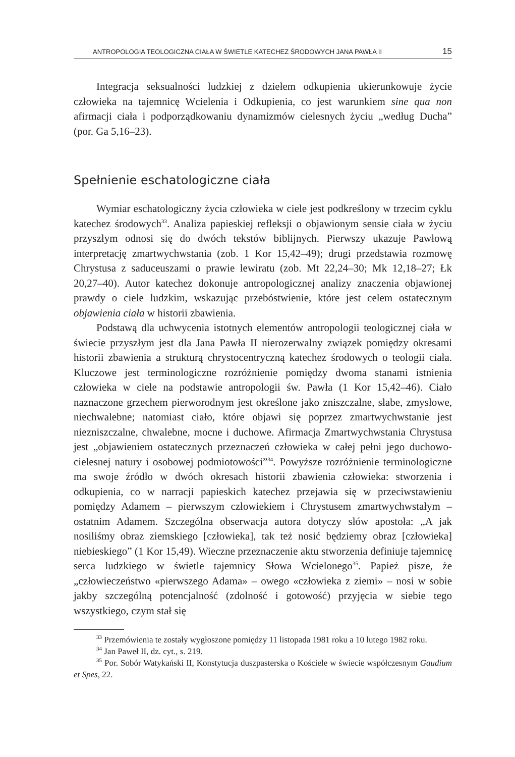ANTROPOLOGIA TEOLOGICZNA CIAŁA W ŚWIETLE KATECHEZ ŚRODOWYCH JANA PAWŁA II 15
Integracja seksualności ludzkiej z dziełem odkupienia ukierunkowuje życie człowieka na tajemnicę Wcielenia i Odkupienia, co jest warunkiem sine qua non afirmacji ciała i podporządkowaniu dynamizmów cielesnych życiu „według Ducha” (por. Ga 5,16–23).
Spełnienie eschatologiczne ciała
Wymiar eschatologiczny życia człowieka w ciele jest podkreślony w trzecim cyklu katechez środowych<sup>33</sup>. Analiza papieskiej refleksji o objawionym sensie ciała w życiu przyszłym odnosi się do dwóch tekstów biblijnych. Pierwszy ukazuje Pawłową interpretację zmartwychwstania (zob. 1 Kor 15,42–49); drugi przedstawia rozmowę Chrystusa z saduceuszami o prawie lewiratu (zob. Mt 22,24–30; Mk 12,18–27; Łk 20,27–40). Autor katechez dokonuje antropologicznej analizy znaczenia objawionej prawdy o ciele ludzkim, wskazując przebóstwienie, które jest celem ostatecznym objawienia ciała w historii zbawienia.
Podstawą dla uchwycenia istotnych elementów antropologii teologicznej ciała w świecie przyszłym jest dla Jana Pawła II nierozerwalny związek pomiędzy okresami historii zbawienia a strukturą chrystocentryczną katechez środowych o teologii ciała. Kluczowe jest terminologiczne rozróżnienie pomiędzy dwoma stanami istnienia człowieka w ciele na podstawie antropologii św. Pawła (1 Kor 15,42–46). Ciało naznaczone grzechem pierworodnym jest określone jako zniszczalne, słabe, zmysłowe, niechwalebne; natomiast ciało, które objawi się poprzez zmartwychwstanie jest niezniszczalne, chwalebne, mocne i duchowe. Afirmacja Zmartwychwstania Chrystusa jest „objawieniem ostatecznych przeznaczeń człowieka w całej pełni jego duchowo-cielesnej natury i osobowej podmiotowości”<sup>34</sup>. Powyższe rozróżnienie terminologiczne ma swoje źródło w dwóch okresach historii zbawienia człowieka: stworzenia i odkupienia, co w narracji papieskich katechez przejawia się w przeciwstawieniu pomiędzy Adamem – pierwszym człowiekiem i Chrystusem zmartwychwstałym – ostatnim Adamem. Szczególna obserwacja autora dotyczy słów apostoła: „A jak nosiliśmy obraz ziemskiego [człowieka], tak też nosić będziemy obraz [człowieka] niebieskiego” (1 Kor 15,49). Wieczne przeznaczenie aktu stworzenia definiuje tajemnicę serca ludzkiego w świetle tajemnicy Słowa Wcielonego<sup>35</sup>. Papież pisze, że „człowieczeństwo «pierwszego Adama» – owego «człowieka z ziemi» – nosi w sobie jakby szczególną potencjalność (zdolność i gotowość) przyjęcia w siebie tego wszystkiego, czym stał się
<sup>33</sup> Przemówienia te zostały wygłoszone pomiędzy 11 listopada 1981 roku a 10 lutego 1982 roku.
<sup>34</sup> Jan Paweł II, dz. cyt., s. 219.
<sup>35</sup> Por. Sobór Watykański II, Konstytucja duszpasterska o Kościele w świecie współczesnym Gaudium et Spes, 22.